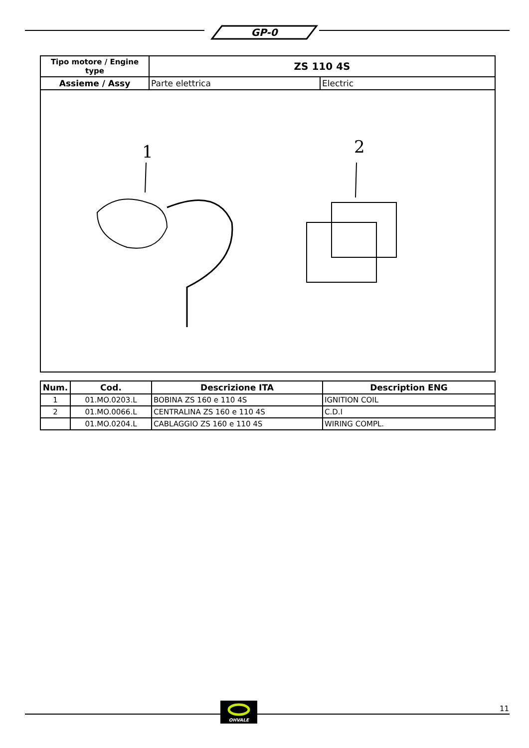GP-0
| Tipo motore / Engine type | ZS 110 4S | |
| --- | --- | --- |
| Assieme / Assy | Parte elettrica | Electric |
| 1 2 | | |
| Num. | Cod. | Descrizione ITA | Description ENG |
| --- | --- | --- | --- |
| 1 | 01.MO.0203.L | BOBINA ZS 160 e 110 4S | IGNITION COIL |
| 2 | 01.MO.0066.L | CENTRALINA ZS 160 e 110 4S | C.D.I |
| | 01.MO.0204.L | CABLAGGIO ZS 160 e 110 4S | WIRING COMPL. |
OHVALE
11